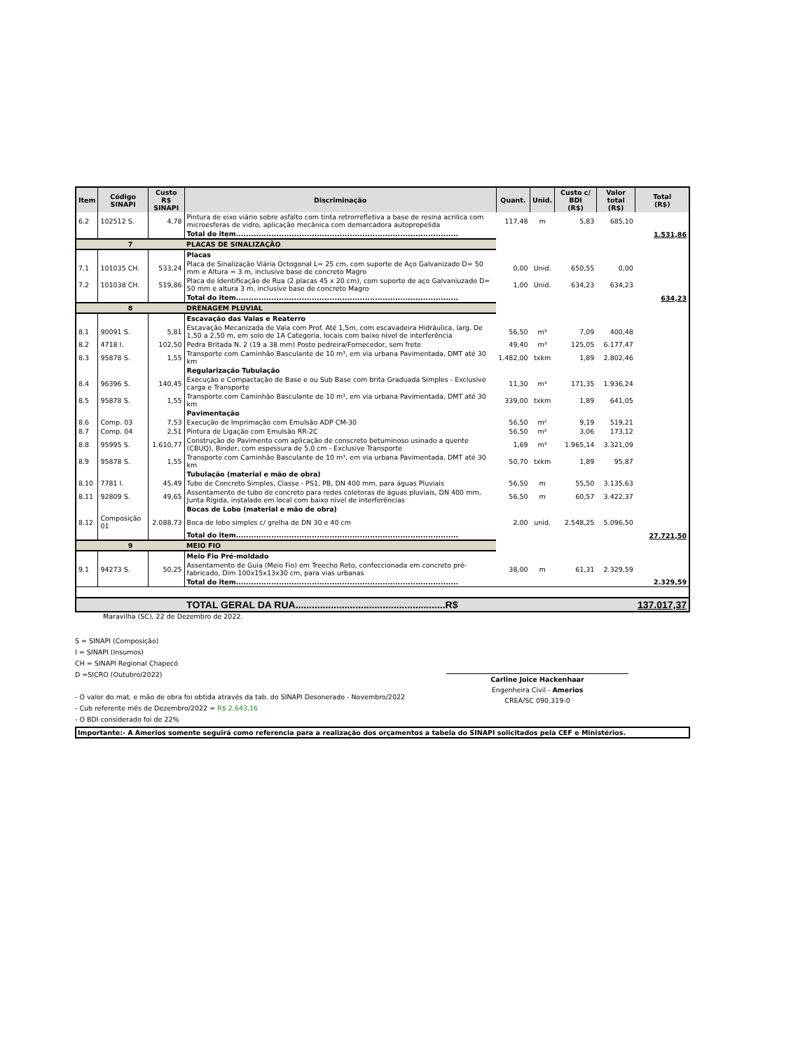| Item | Código SINAPI | Custo R$ SINAPI | Discriminação | Quant. | Unid. | Custo c/ BDI (R$) | Valor total (R$) | Total (R$) |
| --- | --- | --- | --- | --- | --- | --- | --- | --- |
| 6.2 | 102512 S. | 4,78 | Pintura de eixo viário sobre asfalto com tinta retrorrefletiva a base de resina acrilica com microesferas de vidro, aplicação mecânica com demarcadora autopropelida | 117,48 | m | 5,83 | 685,10 | |
| | | | Total do item........................................................................................ | | | | | 1.531,86 |
| 7 | | | PLACAS DE SINALIZAÇÃO | | | | | |
| | | | Placas | | | | | |
| 7.1 | 101035 CH. | 533,24 | Placa de Sinalização Viária Octogonal L= 25 cm, com suporte de Aço Galvanizado D= 50 mm e Altura = 3 m, inclusive base de concreto Magro | 0,00 | Unid. | 650,55 | 0,00 | |
| 7.2 | 101038 CH. | 519,86 | Placa de Identificação de Rua (2 placas 45 x 20 cm), com suporte de aço Galvaniuzado D= 50 mm e altura 3 m, inclusive base de concreto Magro | 1,00 | Unid. | 634,23 | 634,23 | |
| | | | Total do item........................................................................................ | | | | | 634,23 |
| 8 | | | DRENAGEM PLUVIAL | | | | | |
| | | | Escavação das Valas e Reaterro | | | | | |
| 8.1 | 90091 S. | 5,81 | Escavação Mecanizada de Vala com Prof. Até 1,5m, com escavadeira Hidráulica, larg. De 1,50 a 2,50 m, em solo de 1A Categoria, locais com baixo nível de interferência | 56,50 | m³ | 7,09 | 400,48 | |
| 8.2 | 4718 I. | 102,50 | Pedra Britada N. 2 (19 a 38 mm) Posto pedreira/Fornecedor, sem frete | 49,40 | m³ | 125,05 | 6.177,47 | |
| 8.3 | 95878 S. | 1,55 | Transporte com Caminhão Basculante de 10 m³, em via urbana Pavimentada, DMT até 30 km | 1.482,00 | txkm | 1,89 | 2.802,46 | |
| | | | Regularização Tubulação | | | | | |
| 8.4 | 96396 S. | 140,45 | Execução e Compactação de Base e ou Sub Base com brita Graduada Simples - Exclusive carga e Transporte | 11,30 | m³ | 171,35 | 1.936,24 | |
| 8.5 | 95878 S. | 1,55 | Transporte com Caminhão Basculante de 10 m³, em via urbana Pavimentada, DMT até 30 km | 339,00 | txkm | 1,89 | 641,05 | |
| | | | Pavimentação | | | | | |
| 8.6 | Comp. 03 | 7,53 | Execução de Imprimação com Emulsão ADP CM-30 | 56,50 | m² | 9,19 | 519,21 | |
| 8.7 | Comp. 04 | 2,51 | Pintura de Ligação com Emulsão RR-2C | 56,50 | m² | 3,06 | 173,12 | |
| 8.8 | 95995 S. | 1.610,77 | Construção de Pavimento com aplicação de conscreto betuminoso usinado a quente (CBUQ), Binder, com espessura de 5,0 cm - Exclusive Transporte | 1,69 | m³ | 1.965,14 | 3.321,09 | |
| 8.9 | 95878 S. | 1,55 | Transporte com Caminhão Basculante de 10 m³, em via urbana Pavimentada, DMT até 30 km | 50,70 | txkm | 1,89 | 95,87 | |
| | | | Tubulação (material e mão de obra) | | | | | |
| 8.10 | 7781 I. | 45,49 | Tubo de Concreto Simples, Classe - PS1, PB, DN 400 mm, para águas Pluviais | 56,50 | m | 55,50 | 3.135,63 | |
| 8.11 | 92809 S. | 49,65 | Assentamento de tubo de concreto para redes coletoras de águas pluviais, DN 400 mm, Junta Rígida, instalado em local com baixo nível de interferências | 56,50 | m | 60,57 | 3.422,37 | |
| | | | Bocas de Lobo (material e mão de obra) | | | | | |
| 8.12 | Composição 01 | 2.088,73 | Boca de lobo simples c/ grelha de DN 30 e 40 cm | 2,00 | unid. | 2.548,25 | 5.096,50 | |
| | | | Total do item........................................................................................ | | | | | 27.721,50 |
| 9 | | | MEIO FIO | | | | | |
| | | | Meio Fio Pré-moldado | | | | | |
| 9.1 | 94273 S. | 50,25 | Assentamento de Guia (Meio Fio) em Treecho Reto, confeccionada em concreto pré-fabricado, Dim 100x15x13x30 cm, para vias urbanas | 38,00 | m | 61,31 | 2.329,59 | |
| | | | Total do item........................................................................................ | | | | | 2.329,59 |
| | | | TOTAL GERAL DA RUA.......................................................R$ | | | | | 137.017,37 |
Maravilha (SC), 22 de Dezembro de 2022.
S = SINAPI (Composição)
I = SINAPI (Insumos)
CH = SINAPI Regional Chapecó
D =SICRO (Outubro/2022)
- O valor do mat. e mão de obra foi obtida através da tab. do SINAPI Desonerado - Novembro/2022
- Cub referente mês de Dezembro/2022 = R$ 2.643,16
- O BDI considerado foi de 22%
Carline Joice Hackenhaar
Engenheira Civil - Amerios
CREA/SC 090.319-0
Importante:- A Amerios somente seguirá como referencia para a realização dos orçamentos a tabela do SINAPI solicitados pela CEF e Ministérios.